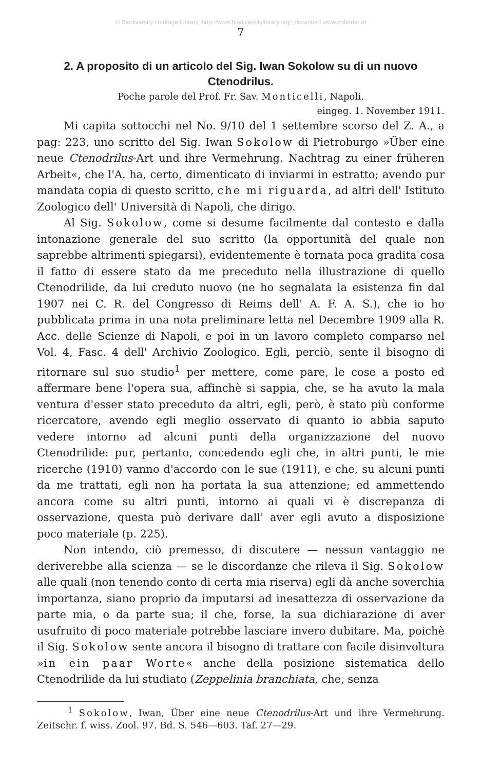© Biodiversity Heritage Library, http://www.biodiversitylibrary.org/; download www.zobodat.at
7
2. A proposito di un articolo del Sig. Iwan Sokolow su di un nuovo Ctenodrilus.
Poche parole del Prof. Fr. Sav. Monticelli, Napoli.
eingeg. 1. November 1911.
Mi capita sottocchi nel No. 9/10 del 1 settembre scorso del Z. A., a pag: 223, uno scritto del Sig. Iwan Sokolow di Pietroburgo »Über eine neue Ctenodrilus-Art und ihre Vermehrung. Nachtrag zu einer früheren Arbeit«, che l'A. ha, certo, dimenticato di inviarmi in estratto; avendo pur mandata copia di questo scritto, che mi riguarda, ad altri dell' Istituto Zoologico dell' Università di Napoli, che dirigo.
Al Sig. Sokolow, come si desume facilmente dal contesto e dalla intonazione generale del suo scritto (la opportunità del quale non saprebbe altrimenti spiegarsi), evidentemente è tornata poca gradita cosa il fatto di essere stato da me preceduto nella illustrazione di quello Ctenodrilide, da lui creduto nuovo (ne ho segnalata la esistenza fin dal 1907 nei C. R. del Congresso di Reims dell' A. F. A. S.), che io ho pubblicata prima in una nota preliminare letta nel Decembre 1909 alla R. Acc. delle Scienze di Napoli, e poi in un lavoro completo comparso nel Vol. 4, Fasc. 4 dell' Archivio Zoologico. Egli, perciò, sente il bisogno di ritornare sul suo studio<sup>1</sup> per mettere, come pare, le cose a posto ed affermare bene l'opera sua, affinchè si sappia, che, se ha avuto la mala ventura d'esser stato preceduto da altri, egli, però, è stato più conforme ricercatore, avendo egli meglio osservato di quanto io abbia saputo vedere intorno ad alcuni punti della organizzazione del nuovo Ctenodrilide: pur, pertanto, concedendo egli che, in altri punti, le mie ricerche (1910) vanno d'accordo con le sue (1911), e che, su alcuni punti da me trattati, egli non ha portata la sua attenzione; ed ammettendo ancora come su altri punti, intorno ai quali vi è discrepanza di osservazione, questa può derivare dall' aver egli avuto a disposizione poco materiale (p. 225).
Non intendo, ciò premesso, di discutere — nessun vantaggio ne deriverebbe alla scienza — se le discordanze che rileva il Sig. Sokolow alle quali (non tenendo conto di certa mia riserva) egli dà anche soverchia importanza, siano proprio da imputarsi ad inesattezza di osservazione da parte mia, o da parte sua; il che, forse, la sua dichiarazione di aver usufruito di poco materiale potrebbe lasciare invero dubitare. Ma, poichè il Sig. Sokolow sente ancora il bisogno di trattare con facile disinvoltura »in ein paar Worte« anche della posizione sistematica dello Ctenodrilide da lui studiato (Zeppelinia branchiata, che, senza
<sup>1</sup> Sokolow, Iwan, Über eine neue Ctenodrilus-Art und ihre Vermehrung. Zeitschr. f. wiss. Zool. 97. Bd. S. 546—603. Taf. 27—29.